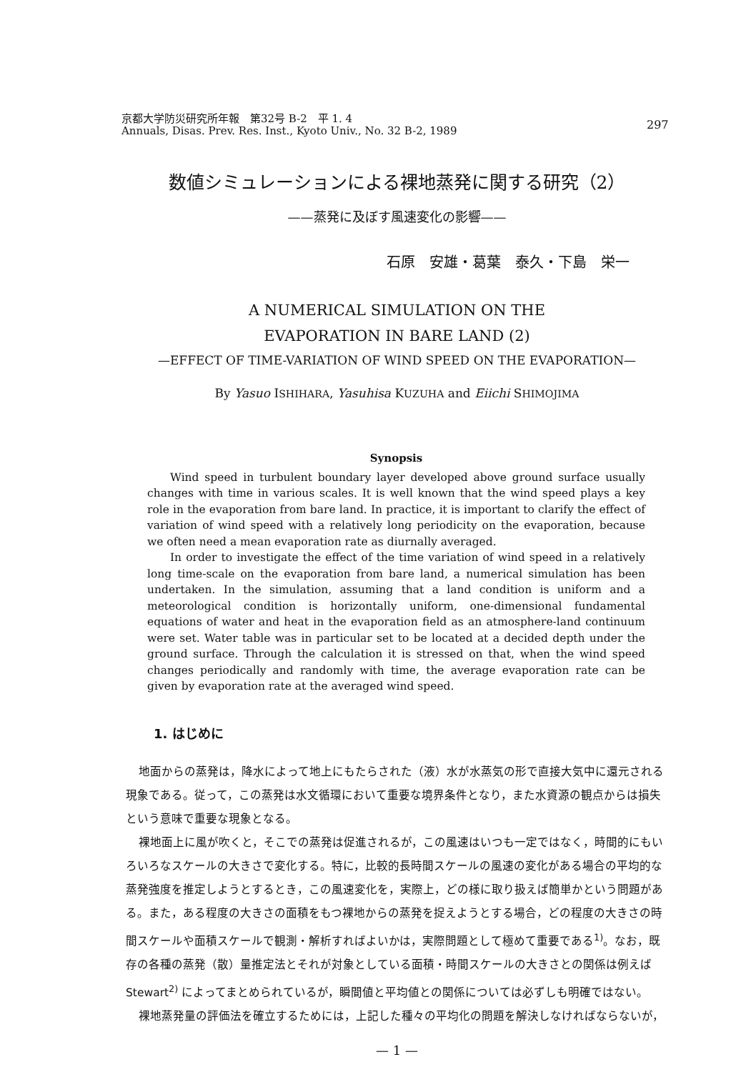京都大学防災研究所年報　第32号 B-2　平 1. 4
Annuals, Disas. Prev. Res. Inst., Kyoto Univ., No. 32 B-2, 1989
297
数値シミュレーションによる裸地蒸発に関する研究（2）
——蒸発に及ぼす風速変化の影響——
石原　安雄・葛葉　泰久・下島　栄一
A NUMERICAL SIMULATION ON THE
EVAPORATION IN BARE LAND (2)
—EFFECT OF TIME-VARIATION OF WIND SPEED ON THE EVAPORATION—
By Yasuo ISHIHARA, Yasuhisa KUZUHA and Eiichi SHIMOJIMA
Synopsis
Wind speed in turbulent boundary layer developed above ground surface usually changes with time in various scales. It is well known that the wind speed plays a key role in the evaporation from bare land. In practice, it is important to clarify the effect of variation of wind speed with a relatively long periodicity on the evaporation, because we often need a mean evaporation rate as diurnally averaged.
In order to investigate the effect of the time variation of wind speed in a relatively long time-scale on the evaporation from bare land, a numerical simulation has been undertaken. In the simulation, assuming that a land condition is uniform and a meteorological condition is horizontally uniform, one-dimensional fundamental equations of water and heat in the evaporation field as an atmosphere-land continuum were set. Water table was in particular set to be located at a decided depth under the ground surface. Through the calculation it is stressed on that, when the wind speed changes periodically and randomly with time, the average evaporation rate can be given by evaporation rate at the averaged wind speed.
1. はじめに
地面からの蒸発は，降水によって地上にもたらされた（液）水が水蒸気の形で直接大気中に還元される現象である。従って，この蒸発は水文循環において重要な境界条件となり，また水資源の観点からは損失という意味で重要な現象となる。
裸地面上に風が吹くと，そこでの蒸発は促進されるが，この風速はいつも一定ではなく，時間的にもいろいろなスケールの大きさで変化する。特に，比較的長時間スケールの風速の変化がある場合の平均的な蒸発強度を推定しようとするとき，この風速変化を，実際上，どの様に取り扱えば簡単かという問題がある。また，ある程度の大きさの面積をもつ裸地からの蒸発を捉えようとする場合，どの程度の大きさの時間スケールや面積スケールで観測・解析すればよいかは，実際問題として極めて重要である<sup>1)</sup>。なお，既存の各種の蒸発（散）量推定法とそれが対象としている面積・時間スケールの大きさとの関係は例えばStewart<sup>2)</sup> によってまとめられているが，瞬間値と平均値との関係については必ずしも明確ではない。
裸地蒸発量の評価法を確立するためには，上記した種々の平均化の問題を解決しなければならないが，
— 1 —